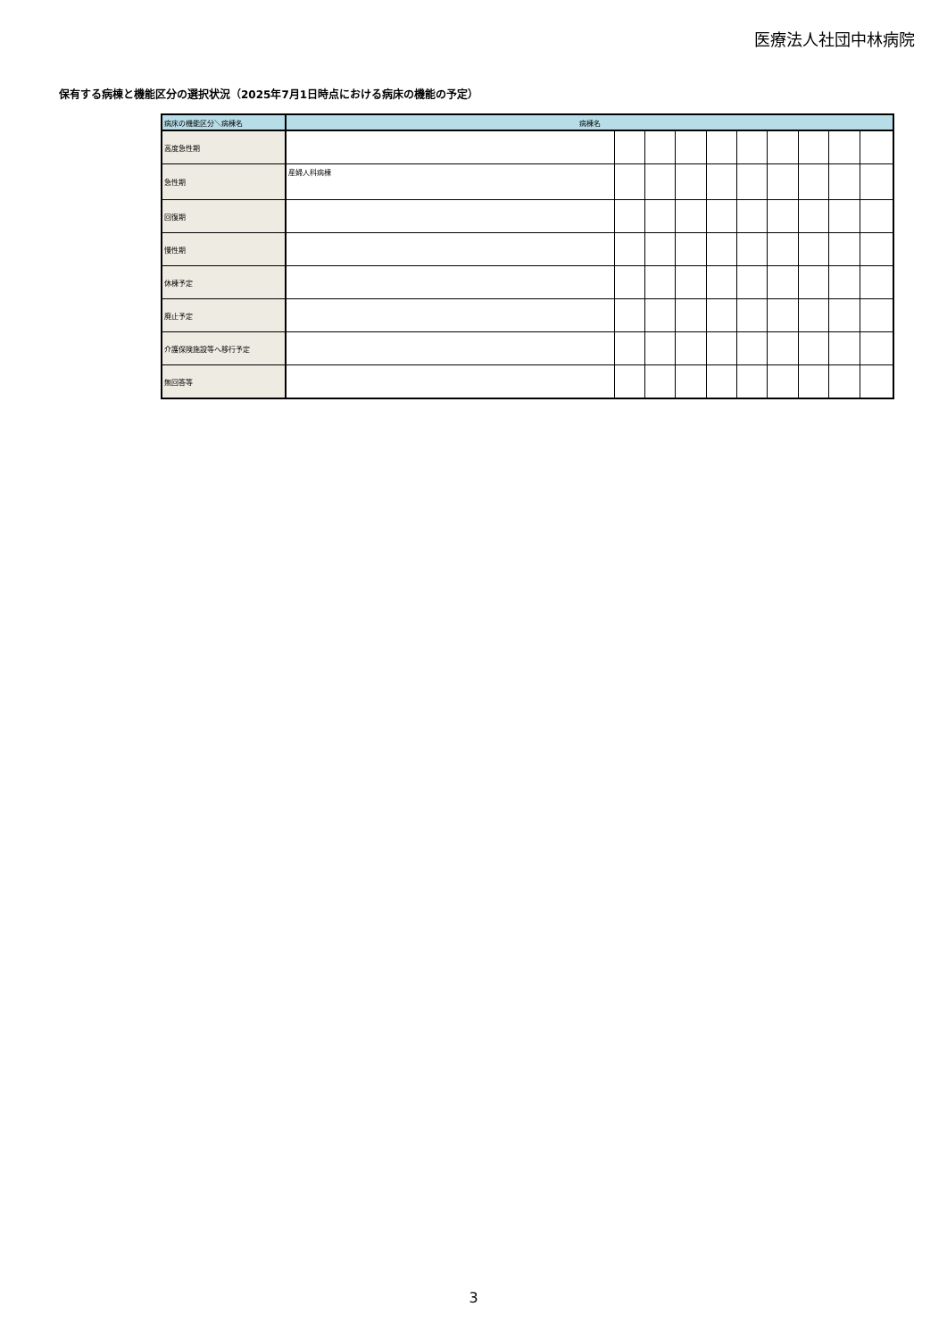医療法人社団中林病院
保有する病棟と機能区分の選択状況（2025年7月1日時点における病床の機能の予定）
| 病床の機能区分＼病棟名 | 病棟名 | | | | | | | | | |
| --- | --- | --- | --- | --- | --- | --- | --- | --- | --- | --- |
| 高度急性期 | | | | | | | | | | |
| 急性期 | 産婦人科病棟 | | | | | | | | | |
| 回復期 | | | | | | | | | | |
| 慢性期 | | | | | | | | | | |
| 休棟予定 | | | | | | | | | | |
| 廃止予定 | | | | | | | | | | |
| 介護保険施設等へ移行予定 | | | | | | | | | | |
| 無回答等 | | | | | | | | | | |
3